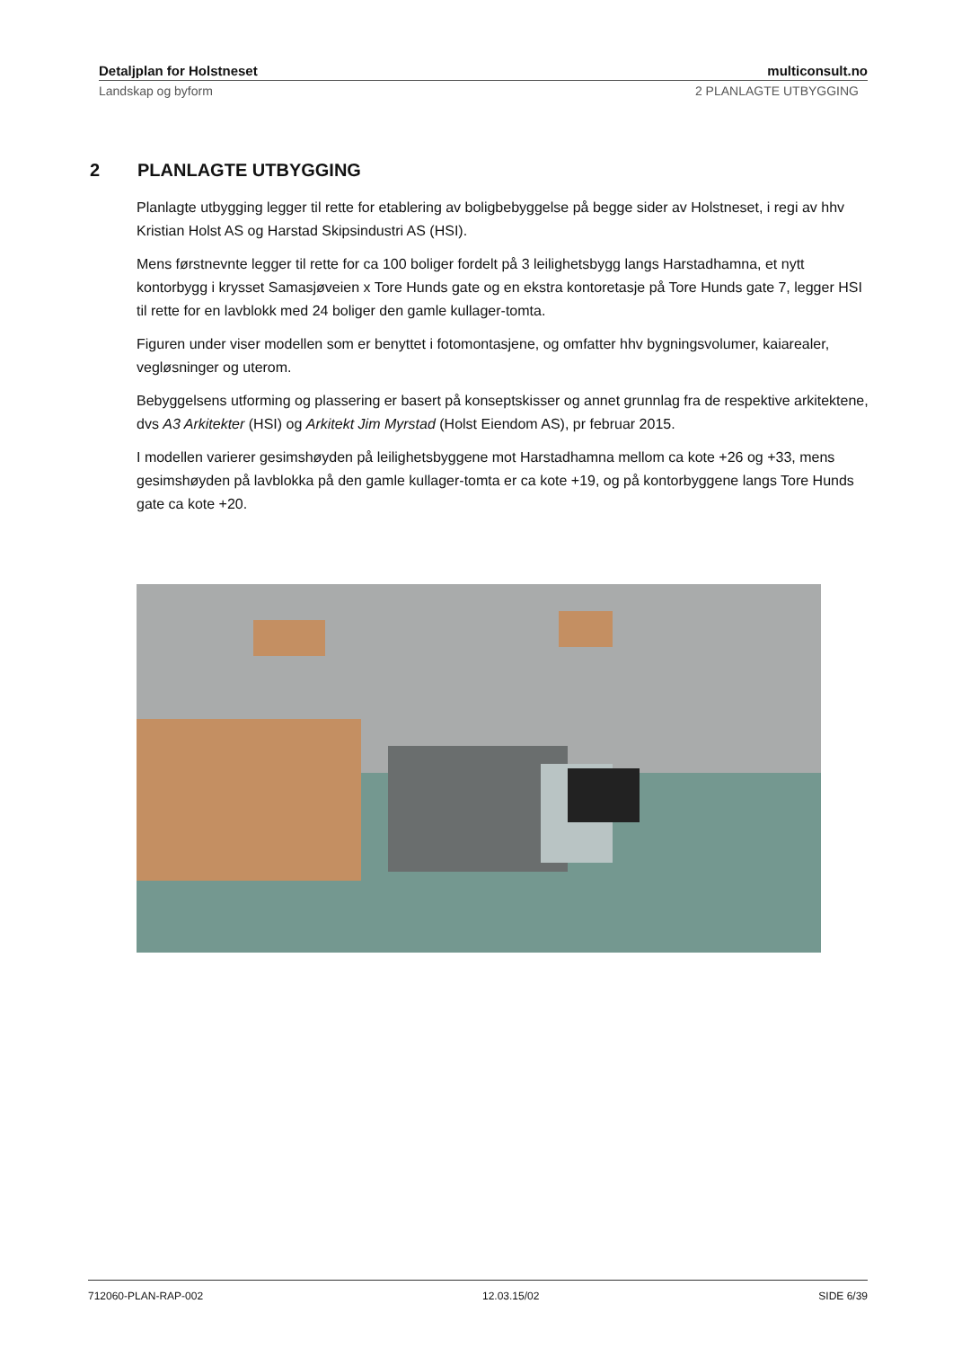Detaljplan for Holstneset multiconsult.no
Landskap og byform 2 PLANLAGTE UTBYGGING
2 PLANLAGTE UTBYGGING
Planlagte utbygging legger til rette for etablering av boligbebyggelse på begge sider av Holstneset, i regi av hhv Kristian Holst AS og Harstad Skipsindustri AS (HSI).
Mens førstnevnte legger til rette for ca 100 boliger fordelt på 3 leilighetsbygg langs Harstadhamna, et nytt kontorbygg i krysset Samasjøveien x Tore Hunds gate og en ekstra kontoretasje på Tore Hunds gate 7, legger HSI til rette for en lavblokk med 24 boliger den gamle kullager-tomta.
Figuren under viser modellen som er benyttet i fotomontasjene, og omfatter hhv bygningsvolumer, kaiarealer, vegløsninger og uterom.
Bebyggelsens utforming og plassering er basert på konseptskisser og annet grunnlag fra de respektive arkitektene, dvs A3 Arkitekter (HSI) og Arkitekt Jim Myrstad (Holst Eiendom AS), pr februar 2015.
I modellen varierer gesimshøyden på leilighetsbyggene mot Harstadhamna mellom ca kote +26 og +33, mens gesimshøyden på lavblokka på den gamle kullager-tomta er ca kote +19, og på kontorbyggene langs Tore Hunds gate ca kote +20.
712060-PLAN-RAP-002 12.03.15/02 SIDE 6/39